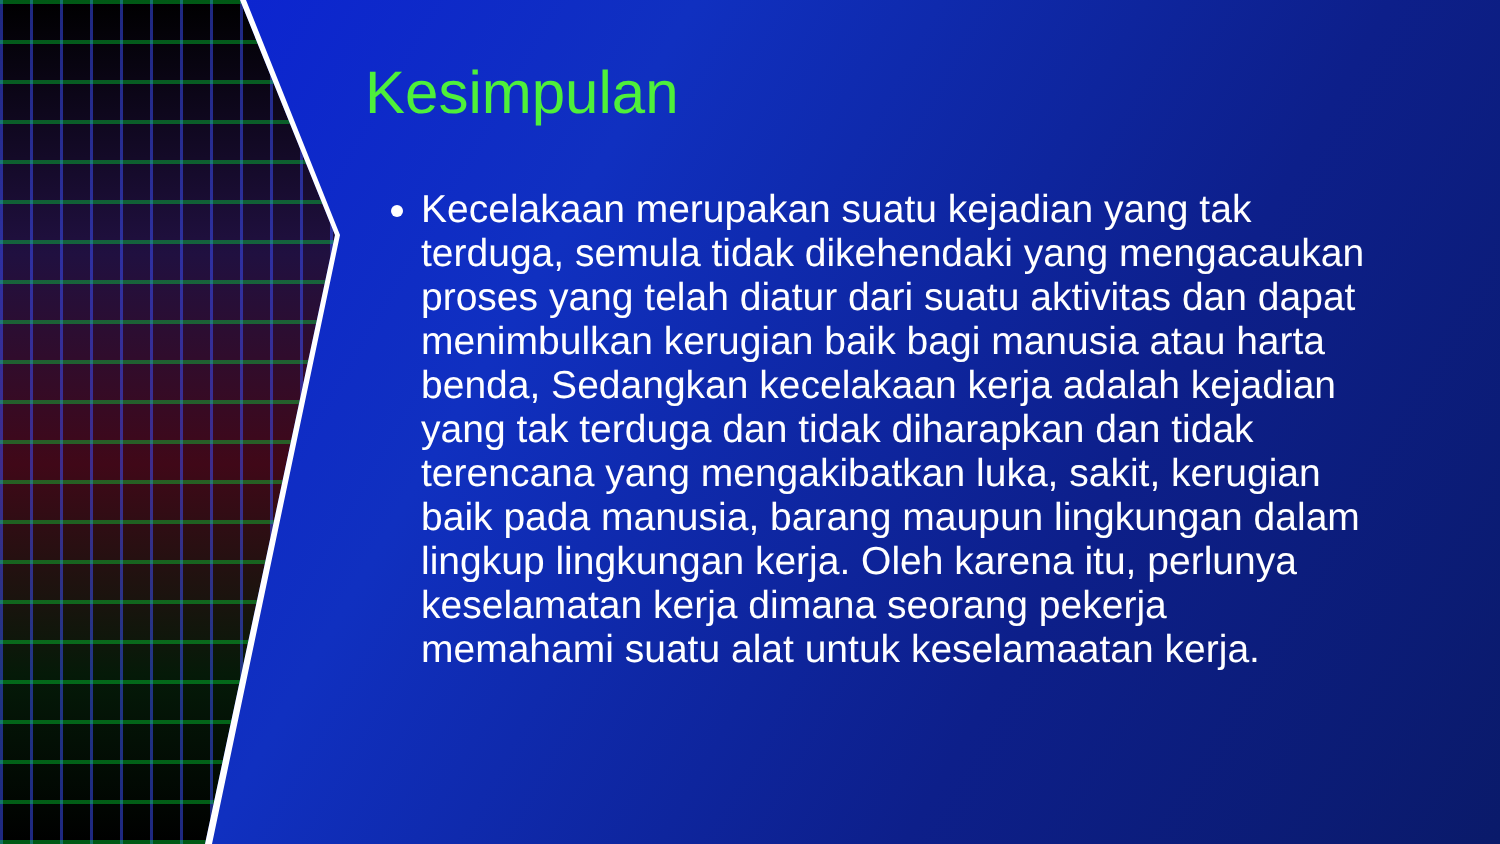Kesimpulan
Kecelakaan merupakan suatu kejadian yang tak terduga, semula tidak dikehendaki yang mengacaukan proses yang telah diatur dari suatu aktivitas dan dapat menimbulkan kerugian baik bagi manusia atau harta benda, Sedangkan kecelakaan kerja adalah kejadian yang tak terduga dan tidak diharapkan dan tidak terencana yang mengakibatkan luka, sakit, kerugian baik pada manusia, barang maupun lingkungan dalam lingkup lingkungan kerja. Oleh karena itu, perlunya keselamatan kerja dimana seorang pekerja memahami suatu alat untuk keselamaatan kerja.